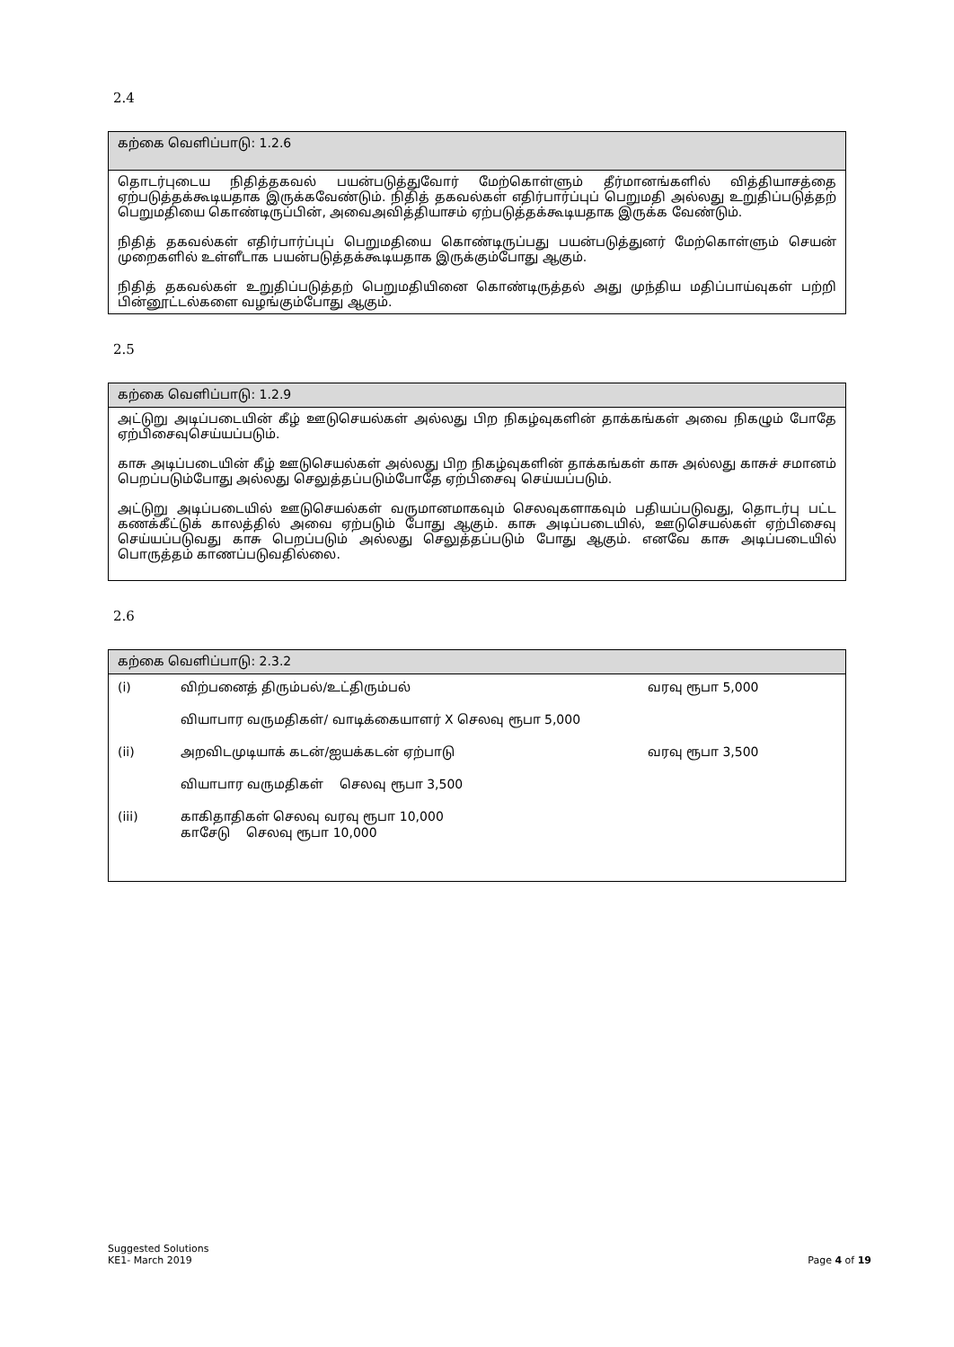2.4
கற்கை வெளிப்பாடு: 1.2.6
தொடர்புடைய நிதித்தகவல் பயன்படுத்துவோர் மேற்கொள்ளும் தீர்மானங்களில் வித்தியாசத்தை ஏற்படுத்தக்கூடியதாக இருக்கவேண்டும். நிதித் தகவல்கள் எதிர்பார்ப்புப் பெறுமதி அல்லது உறுதிப்படுத்தற் பெறுமதியை கொண்டிருப்பின், அவைஅவித்தியாசம் ஏற்படுத்தக்கூடியதாக இருக்க வேண்டும்.
நிதித் தகவல்கள் எதிர்பார்ப்புப் பெறுமதியை கொண்டிருப்பது பயன்படுத்துனர் மேற்கொள்ளும் செயன் முறைகளில் உள்ளீடாக பயன்படுத்தக்கூடியதாக இருக்கும்போது ஆகும்.
நிதித் தகவல்கள் உறுதிப்படுத்தற் பெறுமதியினை கொண்டிருத்தல் அது முந்திய மதிப்பாய்வுகள் பற்றி பின்னூட்டல்களை வழங்கும்போது ஆகும்.
2.5
கற்கை வெளிப்பாடு: 1.2.9
அட்டுறு அடிப்படையின் கீழ் ஊடுசெயல்கள் அல்லது பிற நிகழ்வுகளின் தாக்கங்கள் அவை நிகழும் போதே ஏற்பிசைவுசெய்யப்படும்.
காசு அடிப்படையின் கீழ் ஊடுசெயல்கள் அல்லது பிற நிகழ்வுகளின் தாக்கங்கள் காசு அல்லது காசுச் சமானம் பெறப்படும்போது அல்லது செலுத்தப்படும்போதே ஏற்பிசைவு செய்யப்படும்.
அட்டுறு அடிப்படையில் ஊடுசெயல்கள் வருமானமாகவும் செலவுகளாகவும் பதியப்படுவது, தொடர்பு பட்ட கணக்கீட்டுக் காலத்தில் அவை ஏற்படும் போது ஆகும். காசு அடிப்படையில், ஊடுசெயல்கள் ஏற்பிசைவு செய்யப்படுவது காசு பெறப்படும் அல்லது செலுத்தப்படும் போது ஆகும். எனவே காசு அடிப்படையில் பொருத்தம் காணப்படுவதில்லை.
2.6
கற்கை வெளிப்பாடு: 2.3.2
| (i) | விற்பனைத் திரும்பல்/உட்திரும்பல் | வரவு ரூபா 5,000 |
| | வியாபார வருமதிகள்/ வாடிக்கையாளர் X செலவு ரூபா 5,000 | |
| (ii) | அறவிடமுடியாக் கடன்/ஐயக்கடன் ஏற்பாடு | வரவு ரூபா 3,500 |
| | வியாபார வருமதிகள் செலவு ரூபா 3,500 | |
| (iii) | காகிதாதிகள் செலவு வரவு ரூபா 10,000 காசேடு செலவு ரூபா 10,000 | |
Suggested Solutions
KE1- March 2019
Page 4 of 19